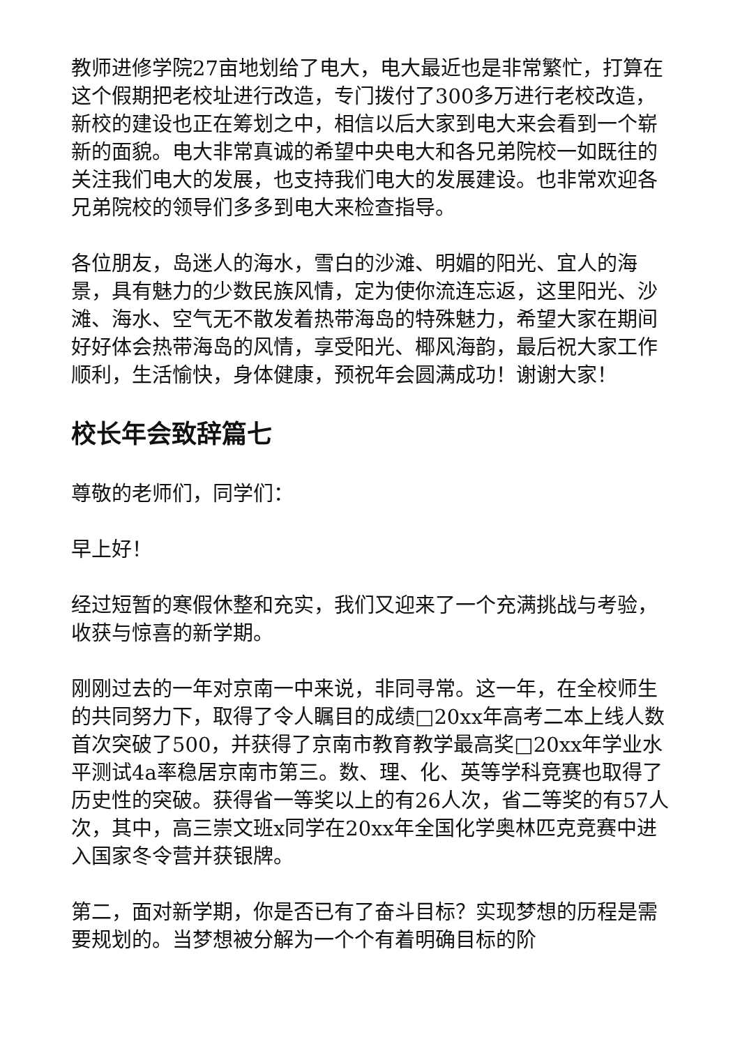教师进修学院27亩地划给了电大，电大最近也是非常繁忙，打算在这个假期把老校址进行改造，专门拨付了300多万进行老校改造，新校的建设也正在筹划之中，相信以后大家到电大来会看到一个崭新的面貌。电大非常真诚的希望中央电大和各兄弟院校一如既往的关注我们电大的发展，也支持我们电大的发展建设。也非常欢迎各兄弟院校的领导们多多到电大来检查指导。
各位朋友，岛迷人的海水，雪白的沙滩、明媚的阳光、宜人的海景，具有魅力的少数民族风情，定为使你流连忘返，这里阳光、沙滩、海水、空气无不散发着热带海岛的特殊魅力，希望大家在期间好好体会热带海岛的风情，享受阳光、椰风海韵，最后祝大家工作顺利，生活愉快，身体健康，预祝年会圆满成功！谢谢大家！
校长年会致辞篇七
尊敬的老师们，同学们：
早上好！
经过短暂的寒假休整和充实，我们又迎来了一个充满挑战与考验，收获与惊喜的新学期。
刚刚过去的一年对京南一中来说，非同寻常。这一年，在全校师生的共同努力下，取得了令人瞩目的成绩□20xx年高考二本上线人数首次突破了500，并获得了京南市教育教学最高奖□20xx年学业水平测试4a率稳居京南市第三。数、理、化、英等学科竞赛也取得了历史性的突破。获得省一等奖以上的有26人次，省二等奖的有57人次，其中，高三崇文班x同学在20xx年全国化学奥林匹克竞赛中进入国家冬令营并获银牌。
第二，面对新学期，你是否已有了奋斗目标？实现梦想的历程是需要规划的。当梦想被分解为一个个有着明确目标的阶